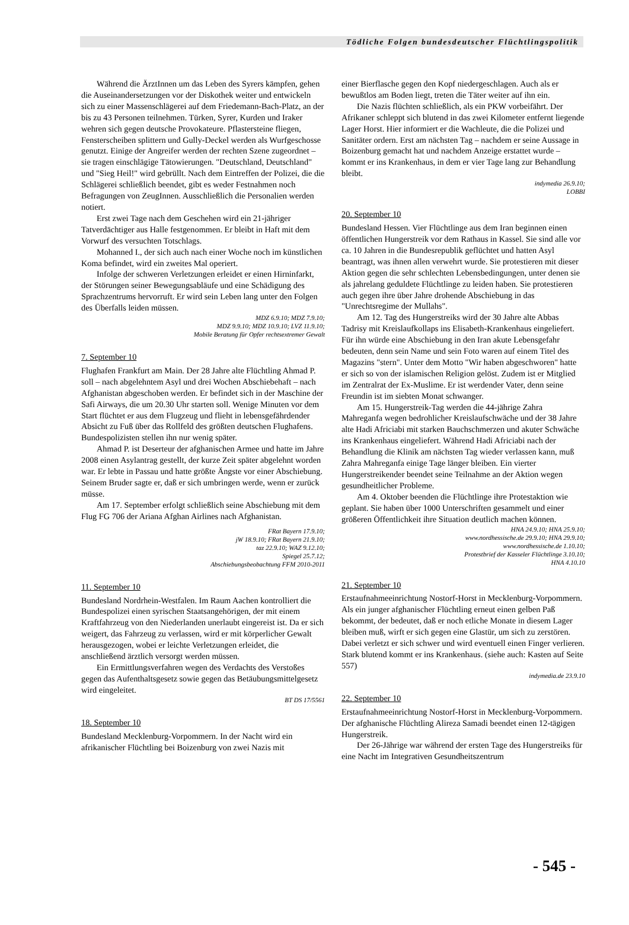Tödliche Folgen bundesdeutscher Flüchtlingspolitik
Während die ÄrztInnen um das Leben des Syrers kämpfen, gehen die Auseinandersetzungen vor der Diskothek weiter und entwickeln sich zu einer Massenschlägerei auf dem Friedemann-Bach-Platz, an der bis zu 43 Personen teilnehmen. Türken, Syrer, Kurden und Iraker wehren sich gegen deutsche Provokateure. Pflastersteine fliegen, Fensterscheiben splittern und Gully-Deckel werden als Wurfgeschosse genutzt. Einige der Angreifer werden der rechten Szene zugeordnet – sie tragen einschlägige Tätowierungen. "Deutschland, Deutschland" und "Sieg Heil!" wird gebrüllt. Nach dem Eintreffen der Polizei, die die Schlägerei schließlich beendet, gibt es weder Festnahmen noch Befragungen von ZeugInnen. Ausschließlich die Personalien werden notiert.
Erst zwei Tage nach dem Geschehen wird ein 21-jähriger Tatverdächtiger aus Halle festgenommen. Er bleibt in Haft mit dem Vorwurf des versuchten Totschlags.
Mohanned I., der sich auch nach einer Woche noch im künstlichen Koma befindet, wird ein zweites Mal operiert.
Infolge der schweren Verletzungen erleidet er einen Hirninfarkt, der Störungen seiner Bewegungsabläufe und eine Schädigung des Sprachzentrums hervorruft. Er wird sein Leben lang unter den Folgen des Überfalls leiden müssen.
MDZ 6.9.10; MDZ 7.9.10;
MDZ 9.9.10; MDZ 10.9.10; LVZ 11.9.10;
Mobile Beratung für Opfer rechtsextremer Gewalt
7. September 10
Flughafen Frankfurt am Main. Der 28 Jahre alte Flüchtling Ahmad P. soll – nach abgelehntem Asyl und drei Wochen Abschiebehaft – nach Afghanistan abgeschoben werden. Er befindet sich in der Maschine der Safi Airways, die um 20.30 Uhr starten soll. Wenige Minuten vor dem Start flüchtet er aus dem Flugzeug und flieht in lebensgefährdender Absicht zu Fuß über das Rollfeld des größten deutschen Flughafens. Bundespolizisten stellen ihn nur wenig später.
Ahmad P. ist Deserteur der afghanischen Armee und hatte im Jahre 2008 einen Asylantrag gestellt, der kurze Zeit später abgelehnt worden war. Er lebte in Passau und hatte größte Ängste vor einer Abschiebung. Seinem Bruder sagte er, daß er sich umbringen werde, wenn er zurück müsse.
Am 17. September erfolgt schließlich seine Abschiebung mit dem Flug FG 706 der Ariana Afghan Airlines nach Afghanistan.
FRat Bayern 17.9.10;
jW 18.9.10; FRat Bayern 21.9.10;
taz 22.9.10; WAZ 9.12.10;
Spiegel 25.7.12;
Abschiebungsbeobachtung FFM 2010-2011
11. September 10
Bundesland Nordrhein-Westfalen. Im Raum Aachen kontrolliert die Bundespolizei einen syrischen Staatsangehörigen, der mit einem Kraftfahrzeug von den Niederlanden unerlaubt eingereist ist. Da er sich weigert, das Fahrzeug zu verlassen, wird er mit körperlicher Gewalt herausgezogen, wobei er leichte Verletzungen erleidet, die anschließend ärztlich versorgt werden müssen.
Ein Ermittlungsverfahren wegen des Verdachts des Verstoßes gegen das Aufenthaltsgesetz sowie gegen das Betäubungsmittelgesetz wird eingeleitet.
BT DS 17/5561
18. September 10
Bundesland Mecklenburg-Vorpommern. In der Nacht wird ein afrikanischer Flüchtling bei Boizenburg von zwei Nazis mit
einer Bierflasche gegen den Kopf niedergeschlagen. Auch als er bewußtlos am Boden liegt, treten die Täter weiter auf ihn ein.
Die Nazis flüchten schließlich, als ein PKW vorbeifährt. Der Afrikaner schleppt sich blutend in das zwei Kilometer entfernt liegende Lager Horst. Hier informiert er die Wachleute, die die Polizei und Sanitäter ordern. Erst am nächsten Tag – nachdem er seine Aussage in Boizenburg gemacht hat und nachdem Anzeige erstattet wurde – kommt er ins Krankenhaus, in dem er vier Tage lang zur Behandlung bleibt.
indymedia 26.9.10;
LOBBI
20. September 10
Bundesland Hessen. Vier Flüchtlinge aus dem Iran beginnen einen öffentlichen Hungerstreik vor dem Rathaus in Kassel. Sie sind alle vor ca. 10 Jahren in die Bundesrepublik geflüchtet und hatten Asyl beantragt, was ihnen allen verwehrt wurde. Sie protestieren mit dieser Aktion gegen die sehr schlechten Lebensbedingungen, unter denen sie als jahrelang geduldete Flüchtlinge zu leiden haben. Sie protestieren auch gegen ihre über Jahre drohende Abschiebung in das "Unrechtsregime der Mullahs".
Am 12. Tag des Hungerstreiks wird der 30 Jahre alte Abbas Tadrisy mit Kreislaufkollaps ins Elisabeth-Krankenhaus eingeliefert. Für ihn würde eine Abschiebung in den Iran akute Lebensgefahr bedeuten, denn sein Name und sein Foto waren auf einem Titel des Magazins "stern". Unter dem Motto "Wir haben abgeschworen" hatte er sich so von der islamischen Religion gelöst. Zudem ist er Mitglied im Zentralrat der Ex-Muslime. Er ist werdender Vater, denn seine Freundin ist im siebten Monat schwanger.
Am 15. Hungerstreik-Tag werden die 44-jährige Zahra Mahreganfa wegen bedrohlicher Kreislaufschwäche und der 38 Jahre alte Hadi Africiabi mit starken Bauchschmerzen und akuter Schwäche ins Krankenhaus eingeliefert. Während Hadi Africiabi nach der Behandlung die Klinik am nächsten Tag wieder verlassen kann, muß Zahra Mahreganfa einige Tage länger bleiben. Ein vierter Hungerstreikender beendet seine Teilnahme an der Aktion wegen gesundheitlicher Probleme.
Am 4. Oktober beenden die Flüchtlinge ihre Protestaktion wie geplant. Sie haben über 1000 Unterschriften gesammelt und einer größeren Öffentlichkeit ihre Situation deutlich machen können.
HNA 24.9.10; HNA 25.9.10;
www.nordhessische.de 29.9.10; HNA 29.9.10;
www.nordhessische.de 1.10.10;
Protestbrief der Kasseler Flüchtlinge 3.10.10;
HNA 4.10.10
21. September 10
Erstaufnahmeeinrichtung Nostorf-Horst in Mecklenburg-Vorpommern. Als ein junger afghanischer Flüchtling erneut einen gelben Paß bekommt, der bedeutet, daß er noch etliche Monate in diesem Lager bleiben muß, wirft er sich gegen eine Glastür, um sich zu zerstören. Dabei verletzt er sich schwer und wird eventuell einen Finger verlieren. Stark blutend kommt er ins Krankenhaus. (siehe auch: Kasten auf Seite 557)
indymedia.de 23.9.10
22. September 10
Erstaufnahmeeinrichtung Nostorf-Horst in Mecklenburg-Vorpommern. Der afghanische Flüchtling Alireza Samadi beendet einen 12-tägigen Hungerstreik.
Der 26-Jährige war während der ersten Tage des Hungerstreiks für eine Nacht im Integrativen Gesundheitszentrum
- 545 -